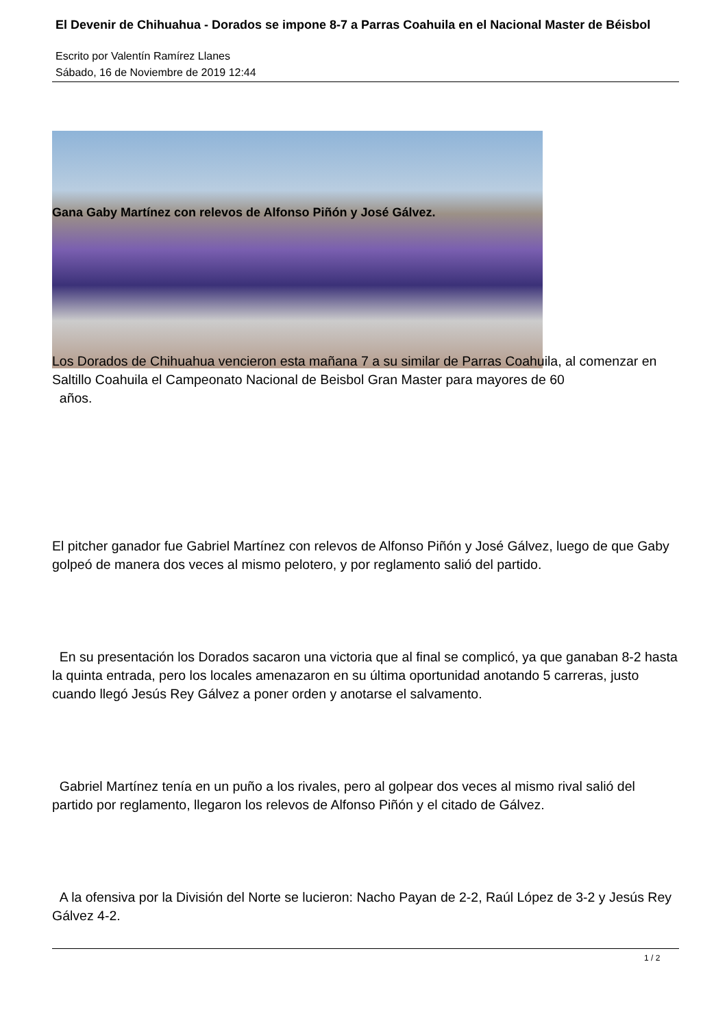El Devenir de Chihuahua - Dorados se impone 8-7 a Parras Coahuila en el Nacional Master de Béisbol
Escrito por Valentín Ramírez Llanes
Sábado, 16 de Noviembre de 2019 12:44
Gana Gaby Martínez con relevos de Alfonso Piñón y José Gálvez.
Los Dorados de Chihuahua vencieron esta mañana 7 a su similar de Parras Coahuila, al comenzar en Saltillo Coahuila el Campeonato Nacional de Beisbol Gran Master para mayores de 60
años.
El pitcher ganador fue Gabriel Martínez con relevos de Alfonso Piñón y José Gálvez, luego de que Gaby golpeó de manera dos veces al mismo pelotero, y por reglamento salió del partido.
En su presentación los Dorados sacaron una victoria que al final se complicó, ya que ganaban 8-2 hasta la quinta entrada, pero los locales amenazaron en su última oportunidad anotando 5 carreras, justo cuando llegó Jesús Rey Gálvez a poner orden y anotarse el salvamento.
Gabriel Martínez tenía en un puño a los rivales, pero al golpear dos veces al mismo rival salió del partido por reglamento, llegaron los relevos de Alfonso Piñón y el citado de Gálvez.
A la ofensiva por la División del Norte se lucieron: Nacho Payan de 2-2, Raúl López de 3-2 y Jesús Rey Gálvez 4-2.
1 / 2